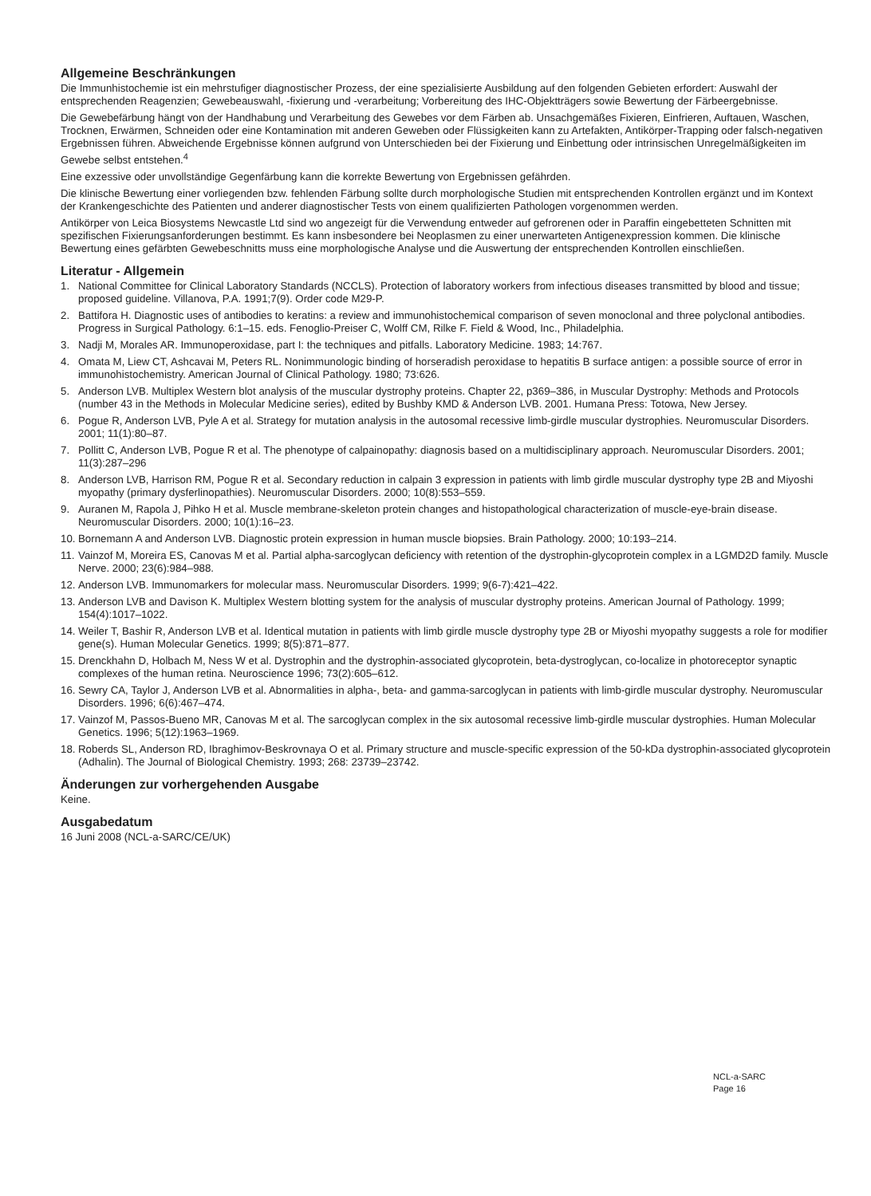Allgemeine Beschränkungen
Die Immunhistochemie ist ein mehrstufiger diagnostischer Prozess, der eine spezialisierte Ausbildung auf den folgenden Gebieten erfordert: Auswahl der entsprechenden Reagenzien; Gewebeauswahl, -fixierung und -verarbeitung; Vorbereitung des IHC-Objektträgers sowie Bewertung der Färbeergebnisse.
Die Gewebefärbung hängt von der Handhabung und Verarbeitung des Gewebes vor dem Färben ab. Unsachgemäßes Fixieren, Einfrieren, Auftauen, Waschen, Trocknen, Erwärmen, Schneiden oder eine Kontamination mit anderen Geweben oder Flüssigkeiten kann zu Artefakten, Antikörper-Trapping oder falsch-negativen Ergebnissen führen. Abweichende Ergebnisse können aufgrund von Unterschieden bei der Fixierung und Einbettung oder intrinsischen Unregelmäßigkeiten im Gewebe selbst entstehen.<sup>4</sup>
Eine exzessive oder unvollständige Gegenfärbung kann die korrekte Bewertung von Ergebnissen gefährden.
Die klinische Bewertung einer vorliegenden bzw. fehlenden Färbung sollte durch morphologische Studien mit entsprechenden Kontrollen ergänzt und im Kontext der Krankengeschichte des Patienten und anderer diagnostischer Tests von einem qualifizierten Pathologen vorgenommen werden.
Antikörper von Leica Biosystems Newcastle Ltd sind wo angezeigt für die Verwendung entweder auf gefrorenen oder in Paraffin eingebetteten Schnitten mit spezifischen Fixierungsanforderungen bestimmt. Es kann insbesondere bei Neoplasmen zu einer unerwarteten Antigenexpression kommen. Die klinische Bewertung eines gefärbten Gewebeschnitts muss eine morphologische Analyse und die Auswertung der entsprechenden Kontrollen einschließen.
Literatur - Allgemein
1. National Committee for Clinical Laboratory Standards (NCCLS). Protection of laboratory workers from infectious diseases transmitted by blood and tissue; proposed guideline. Villanova, P.A. 1991;7(9). Order code M29-P.
2. Battifora H. Diagnostic uses of antibodies to keratins: a review and immunohistochemical comparison of seven monoclonal and three polyclonal antibodies. Progress in Surgical Pathology. 6:1–15. eds. Fenoglio-Preiser C, Wolff CM, Rilke F. Field & Wood, Inc., Philadelphia.
3. Nadji M, Morales AR. Immunoperoxidase, part I: the techniques and pitfalls. Laboratory Medicine. 1983; 14:767.
4. Omata M, Liew CT, Ashcavai M, Peters RL. Nonimmunologic binding of horseradish peroxidase to hepatitis B surface antigen: a possible source of error in immunohistochemistry. American Journal of Clinical Pathology. 1980; 73:626.
5. Anderson LVB. Multiplex Western blot analysis of the muscular dystrophy proteins. Chapter 22, p369–386, in Muscular Dystrophy: Methods and Protocols (number 43 in the Methods in Molecular Medicine series), edited by Bushby KMD & Anderson LVB. 2001. Humana Press: Totowa, New Jersey.
6. Pogue R, Anderson LVB, Pyle A et al. Strategy for mutation analysis in the autosomal recessive limb-girdle muscular dystrophies. Neuromuscular Disorders. 2001; 11(1):80–87.
7. Pollitt C, Anderson LVB, Pogue R et al. The phenotype of calpainopathy: diagnosis based on a multidisciplinary approach. Neuromuscular Disorders. 2001; 11(3):287–296
8. Anderson LVB, Harrison RM, Pogue R et al. Secondary reduction in calpain 3 expression in patients with limb girdle muscular dystrophy type 2B and Miyoshi myopathy (primary dysferlinopathies). Neuromuscular Disorders. 2000; 10(8):553–559.
9. Auranen M, Rapola J, Pihko H et al. Muscle membrane-skeleton protein changes and histopathological characterization of muscle-eye-brain disease. Neuromuscular Disorders. 2000; 10(1):16–23.
10. Bornemann A and Anderson LVB. Diagnostic protein expression in human muscle biopsies. Brain Pathology. 2000; 10:193–214.
11. Vainzof M, Moreira ES, Canovas M et al. Partial alpha-sarcoglycan deficiency with retention of the dystrophin-glycoprotein complex in a LGMD2D family. Muscle Nerve. 2000; 23(6):984–988.
12. Anderson LVB. Immunomarkers for molecular mass. Neuromuscular Disorders. 1999; 9(6-7):421–422.
13. Anderson LVB and Davison K. Multiplex Western blotting system for the analysis of muscular dystrophy proteins. American Journal of Pathology. 1999; 154(4):1017–1022.
14. Weiler T, Bashir R, Anderson LVB et al. Identical mutation in patients with limb girdle muscle dystrophy type 2B or Miyoshi myopathy suggests a role for modifier gene(s). Human Molecular Genetics. 1999; 8(5):871–877.
15. Drenckhahn D, Holbach M, Ness W et al. Dystrophin and the dystrophin-associated glycoprotein, beta-dystroglycan, co-localize in photoreceptor synaptic complexes of the human retina. Neuroscience 1996; 73(2):605–612.
16. Sewry CA, Taylor J, Anderson LVB et al. Abnormalities in alpha-, beta- and gamma-sarcoglycan in patients with limb-girdle muscular dystrophy. Neuromuscular Disorders. 1996; 6(6):467–474.
17. Vainzof M, Passos-Bueno MR, Canovas M et al. The sarcoglycan complex in the six autosomal recessive limb-girdle muscular dystrophies. Human Molecular Genetics. 1996; 5(12):1963–1969.
18. Roberds SL, Anderson RD, Ibraghimov-Beskrovnaya O et al. Primary structure and muscle-specific expression of the 50-kDa dystrophin-associated glycoprotein (Adhalin). The Journal of Biological Chemistry. 1993; 268: 23739–23742.
Änderungen zur vorhergehenden Ausgabe
Keine.
Ausgabedatum
16 Juni 2008 (NCL-a-SARC/CE/UK)
NCL-a-SARC
Page 16